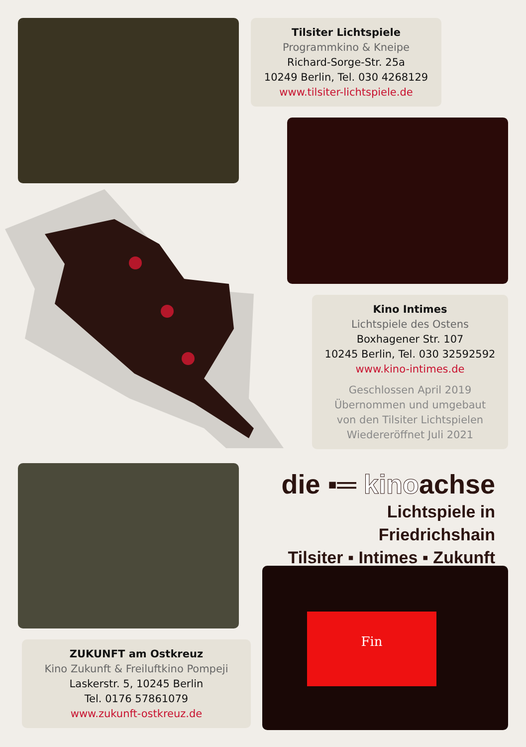Tilsiter Lichtspiele
Programmkino & Kneipe
Richard-Sorge-Str. 25a
10249 Berlin, Tel. 030 4268129
www.tilsiter-lichtspiele.de
Kino Intimes
Lichtspiele des Ostens
Boxhagener Str. 107
10245 Berlin, Tel. 030 32592592
www.kino-intimes.de
Geschlossen April 2019
Übernommen und umgebaut
von den Tilsiter Lichtspielen
Wiedereröffnet Juli 2021
die ▪═ kinoachse
Lichtspiele in Friedrichshain
Tilsiter ▪ Intimes ▪ Zukunft
ZUKUNFT am Ostkreuz
Kino Zukunft & Freiluftkino Pompeji
Laskerstr. 5, 10245 Berlin
Tel. 0176 57861079
www.zukunft-ostkreuz.de
Fin